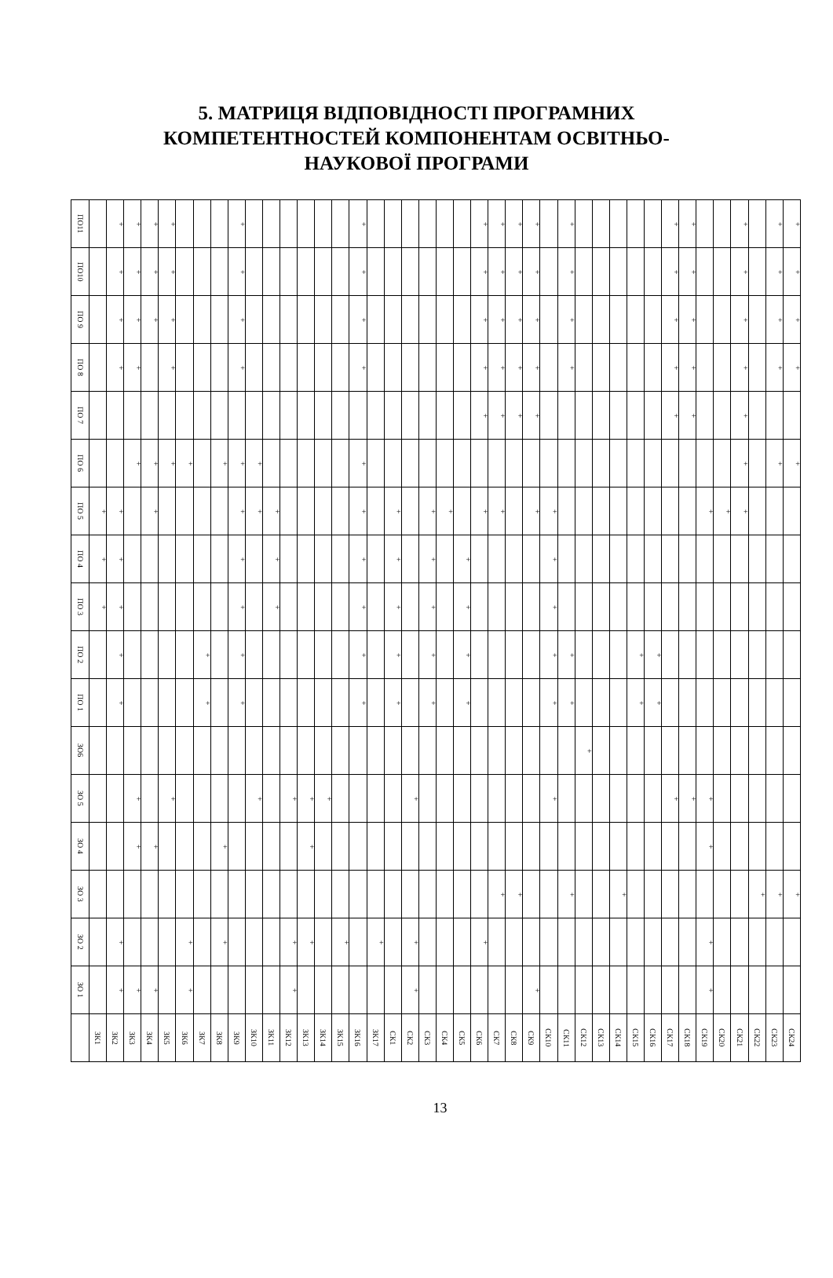5. МАТРИЦЯ ВІДПОВІДНОСТІ ПРОГРАМНИХ
КОМПЕТЕНТНОСТЕЙ КОМПОНЕНТАМ ОСВІТНЬО-
НАУКОВОЇ ПРОГРАМИ
| ПО11 | | + | + | + | + | | | | + | | | | | | | + | | | | | | | + | + | + | + | | + | | | | | | + | + | | | + | | + | + |
| ПО10 | | + | + | + | + | | | | + | | | | | | | + | | | | | | | + | + | + | + | | + | | | | | | + | + | | | + | | + | + |
| ПО 9 | | + | + | + | + | | | | + | | | | | | | + | | | | | | | + | + | + | + | | + | | | | | | + | + | | | + | | + | + |
| ПО 8 | | + | + | | + | | | | + | | | | | | | + | | | | | | | + | + | + | + | | + | | | | | | + | + | | | + | | + | + |
| ПО 7 | | | | | | | | | | | | | | | | | | | | | | | + | + | + | + | | | | | | | | + | + | | | + | | | |
| ПО 6 | | | + | + | + | + | | + | + | + | | | | | | + | | | | | | | | | | | | | | | | | | | | | | + | | + | + |
| ПО 5 | + | + | | + | | | | | + | + | + | | | | | + | | + | | + | + | | + | + | | + | + | | | | | | | | | + | + | + | | | |
| ПО 4 | + | + | | | | | | | + | | + | | | | | + | | + | | + | | + | | | | | + | | | | | | | | | | | | | | |
| ПО 3 | + | + | | | | | | | + | | + | | | | | + | | + | | + | | + | | | | | + | | | | | | | | | | | | | | |
| ПО 2 | | + | | | | | + | | + | | | | | | | + | | + | | + | | + | | | | | + | + | | | | + | + | | | | | | | | |
| ПО 1 | | + | | | | | + | | + | | | | | | | + | | + | | + | | + | | | | | + | + | | | | + | + | | | | | | | | |
| ЗО6 | | | | | | | | | | | | | | | | | | | | | | | | | | | | | + | | | | | | | | | | | | |
| ЗО 5 | | | + | | + | | | | | + | | + | + | + | | | | | + | | | | | | | | + | | | | | | | + | + | + | | | | | |
| ЗО 4 | | | + | + | | | | + | | | | | + | | | | | | | | | | | | | | | | | | | | | | | + | | | | | |
| ЗО 3 | | | | | | | | | | | | | | | | | | | | | | | | + | + | | | + | | | + | | | | | | | | + | + | + |
| ЗО 2 | | + | | | | + | | + | | | | + | + | | + | | + | | + | | | | + | | | | | | | | | | | | | + | | | | | |
| ЗО 1 | | + | + | + | | + | | | | | | + | | | | | | | + | | | | | | | + | | | | | | | | | | + | | | | | |
| | ЗК1 | ЗК2 | ЗК3 | ЗК4 | ЗК5 | ЗК6 | ЗК7 | ЗК8 | ЗК9 | ЗК10 | ЗК11 | ЗК12 | ЗК13 | ЗК14 | ЗК15 | ЗК16 | ЗК17 | СК1 | СК2 | СК3 | СК4 | СК5 | СК6 | СК7 | СК8 | СК9 | СК10 | СК11 | СК12 | СК13 | СК14 | СК15 | СК16 | СК17 | СК18 | СК19 | СК20 | СК21 | СК22 | СК23 | СК24 |
13